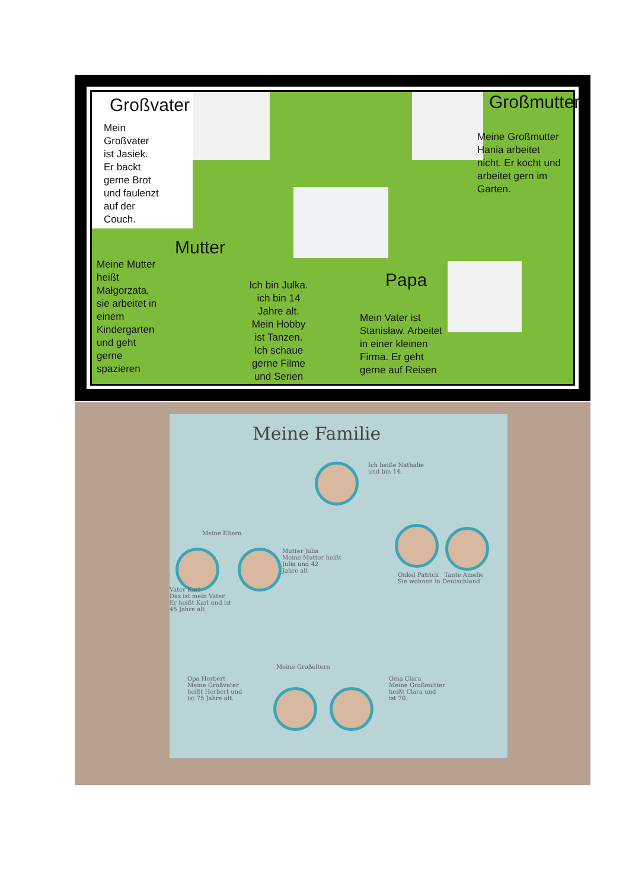Großvater
Mein
Großvater
ist Jasiek.
Er backt
gerne Brot
und faulenzt
auf der
Couch.
Großmutter
Meine Großmutter
Hania arbeitet
nicht. Er kocht und
arbeitet gern im
Garten.
Mutter
Meine Mutter
heißt
Małgorzata,
sie arbeitet in
einem
Kindergarten
und geht
gerne
spazieren
Ich bin Julka.
ich bin 14
Jahre alt.
Mein Hobby
ist Tanzen.
Ich schaue
gerne Filme
und Serien
Papa
Mein Vater ist
Stanisław. Arbeitet
in einer kleinen
Firma. Er geht
gerne auf Reisen
Meine Familie
Ich heiße Nathalie
und bin 14.
Meine Eltern
Mutter Julia
Meine Mutter heißt
Julia und 42
Jahre alt
Vater Karl
Das ist mein Vater.
Er heißt Karl und ist
45 Jahre alt
Onkel Patrick Tante Amelie
Sie wohnen in Deutschland
Meine Großeltern
Opa Herbert
Meine Großvater
heißt Herbert und
ist 75 Jahre alt.
Oma Clara
Meine Großmutter
heißt Clara und
ist 70.